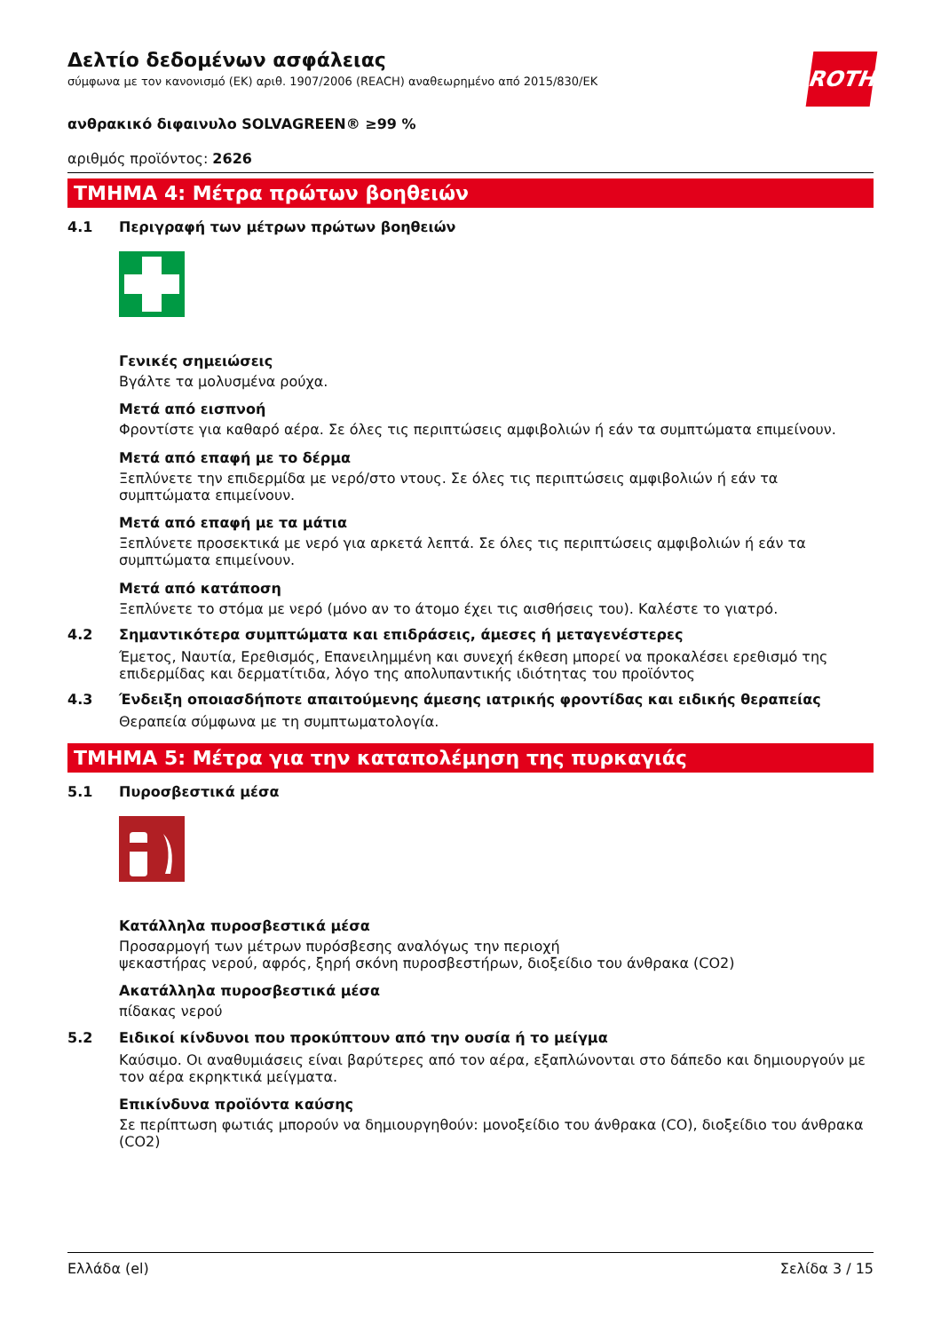ROTH
Δελτίο δεδομένων ασφάλειας
σύμφωνα με τον κανονισμό (ΕΚ) αριθ. 1907/2006 (REACH) αναθεωρημένο από 2015/830/ΕΚ
ανθρακικό διφαινυλο SOLVAGREEN® ≥99 %
αριθμός προϊόντος: 2626
ΤΜΗΜΑ 4: Μέτρα πρώτων βοηθειών
4.1 Περιγραφή των μέτρων πρώτων βοηθειών
Γενικές σημειώσεις
Βγάλτε τα μολυσμένα ρούχα.
Μετά από εισπνοή
Φροντίστε για καθαρό αέρα. Σε όλες τις περιπτώσεις αμφιβολιών ή εάν τα συμπτώματα επιμείνουν.
Μετά από επαφή με το δέρμα
Ξεπλύνετε την επιδερμίδα με νερό/στο ντους. Σε όλες τις περιπτώσεις αμφιβολιών ή εάν τα συμπτώματα επιμείνουν.
Μετά από επαφή με τα μάτια
Ξεπλύνετε προσεκτικά με νερό για αρκετά λεπτά. Σε όλες τις περιπτώσεις αμφιβολιών ή εάν τα συμπτώματα επιμείνουν.
Μετά από κατάποση
Ξεπλύνετε το στόμα με νερό (μόνο αν το άτομο έχει τις αισθήσεις του). Καλέστε το γιατρό.
4.2 Σημαντικότερα συμπτώματα και επιδράσεις, άμεσες ή μεταγενέστερες
Έμετος, Ναυτία, Ερεθισμός, Επανειλημμένη και συνεχή έκθεση μπορεί να προκαλέσει ερεθισμό της επιδερμίδας και δερματίτιδα, λόγο της απολυπαντικής ιδιότητας του προϊόντος
4.3 Ένδειξη οποιασδήποτε απαιτούμενης άμεσης ιατρικής φροντίδας και ειδικής θεραπείας
Θεραπεία σύμφωνα με τη συμπτωματολογία.
ΤΜΗΜΑ 5: Μέτρα για την καταπολέμηση της πυρκαγιάς
5.1 Πυροσβεστικά μέσα
Κατάλληλα πυροσβεστικά μέσα
Προσαρμογή των μέτρων πυρόσβεσης αναλόγως την περιοχή
ψεκαστήρας νερού, αφρός, ξηρή σκόνη πυροσβεστήρων, διοξείδιο του άνθρακα (CO2)
Ακατάλληλα πυροσβεστικά μέσα
πίδακας νερού
5.2 Ειδικοί κίνδυνοι που προκύπτουν από την ουσία ή το μείγμα
Καύσιμο. Οι αναθυμιάσεις είναι βαρύτερες από τον αέρα, εξαπλώνονται στο δάπεδο και δημιουργούν με τον αέρα εκρηκτικά μείγματα.
Επικίνδυνα προϊόντα καύσης
Σε περίπτωση φωτιάς μπορούν να δημιουργηθούν: μονοξείδιο του άνθρακα (CO), διοξείδιο του άνθρακα (CO2)
Ελλάδα (el) Σελίδα 3 / 15